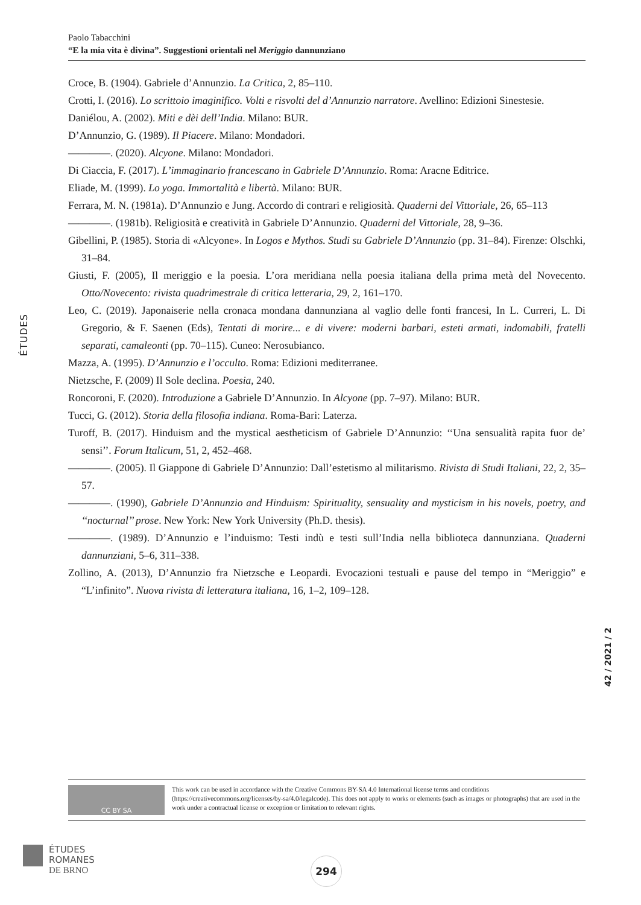Paolo Tabacchini
“E la mia vita è divina”. Suggestioni orientali nel Meriggio dannunziano
Croce, B. (1904). Gabriele d’Annunzio. La Critica, 2, 85–110.
Crotti, I. (2016). Lo scrittoio imaginifico. Volti e risvolti del d’Annunzio narratore. Avellino: Edizioni Sinestesie.
Daniélou, A. (2002). Miti e dèi dell’India. Milano: BUR.
D’Annunzio, G. (1989). Il Piacere. Milano: Mondadori.
————. (2020). Alcyone. Milano: Mondadori.
Di Ciaccia, F. (2017). L’immaginario francescano in Gabriele D’Annunzio. Roma: Aracne Editrice.
Eliade, M. (1999). Lo yoga. Immortalità e libertà. Milano: BUR.
Ferrara, M. N. (1981a). D’Annunzio e Jung. Accordo di contrari e religiosità. Quaderni del Vittoriale, 26, 65–113
————. (1981b). Religiosità e creatività in Gabriele D’Annunzio. Quaderni del Vittoriale, 28, 9–36.
Gibellini, P. (1985). Storia di «Alcyone». In Logos e Mythos. Studi su Gabriele D’Annunzio (pp. 31–84). Firenze: Olschki, 31–84.
Giusti, F. (2005), Il meriggio e la poesia. L’ora meridiana nella poesia italiana della prima metà del Novecento. Otto/Novecento: rivista quadrimestrale di critica letteraria, 29, 2, 161–170.
Leo, C. (2019). Japonaiserie nella cronaca mondana dannunziana al vaglio delle fonti francesi, In L. Curreri, L. Di Gregorio, & F. Saenen (Eds), Tentati di morire... e di vivere: moderni barbari, esteti armati, indomabili, fratelli separati, camaleonti (pp. 70–115). Cuneo: Nerosubianco.
Mazza, A. (1995). D’Annunzio e l’occulto. Roma: Edizioni mediterranee.
Nietzsche, F. (2009) Il Sole declina. Poesia, 240.
Roncoroni, F. (2020). Introduzione a Gabriele D’Annunzio. In Alcyone (pp. 7–97). Milano: BUR.
Tucci, G. (2012). Storia della filosofia indiana. Roma-Bari: Laterza.
Turoff, B. (2017). Hinduism and the mystical aestheticism of Gabriele D’Annunzio: ‘‘Una sensualità rapita fuor de’ sensi’’. Forum Italicum, 51, 2, 452–468.
————. (2005). Il Giappone di Gabriele D’Annunzio: Dall’estetismo al militarismo. Rivista di Studi Italiani, 22, 2, 35–57.
————. (1990), Gabriele D’Annunzio and Hinduism: Spirituality, sensuality and mysticism in his novels, poetry, and ‘‘nocturnal’’ prose. New York: New York University (Ph.D. thesis).
————. (1989). D’Annunzio e l’induismo: Testi indù e testi sull’India nella biblioteca dannunziana. Quaderni dannunziani, 5–6, 311–338.
Zollino, A. (2013), D’Annunzio fra Nietzsche e Leopardi. Evocazioni testuali e pause del tempo in “Meriggio” e “L’infinito”. Nuova rivista di letteratura italiana, 16, 1–2, 109–128.
ÉTUDES
42 / 2021 / 2
CC BY SA
This work can be used in accordance with the Creative Commons BY-SA 4.0 International license terms and conditions (https://creativecommons.org/licenses/by-sa/4.0/legalcode). This does not apply to works or elements (such as images or photographs) that are used in the work under a contractual license or exception or limitation to relevant rights.
ÉTUDES
ROMANES
DE BRNO
294